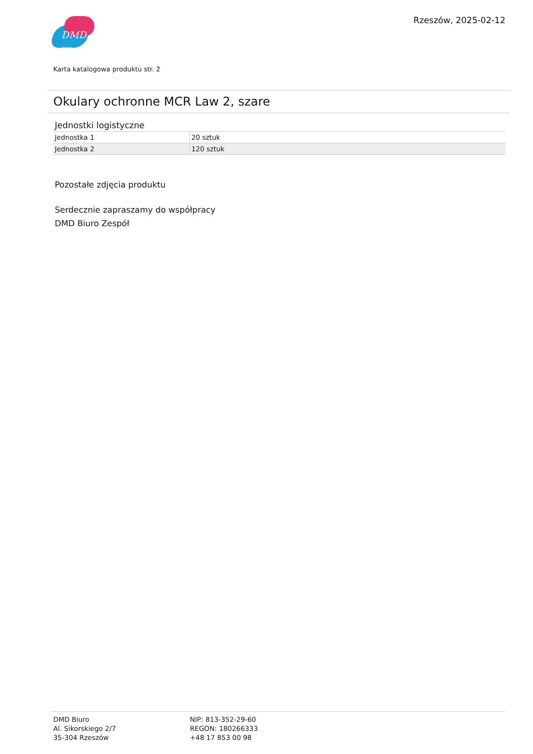DMD biuro
Rzeszów, 2025-02-12
Karta katalogowa produktu str. 2
Okulary ochronne MCR Law 2, szare
Jednostki logistyczne
| Jednostka 1 | 20 sztuk |
| Jednostka 2 | 120 sztuk |
Pozostałe zdjęcia produktu
Serdecznie zapraszamy do współpracy
DMD Biuro Zespół
DMD Biuro
Al. Sikorskiego 2/7
35-304 Rzeszów
NIP: 813-352-29-60
REGON: 180266333
+48 17 853 00 98